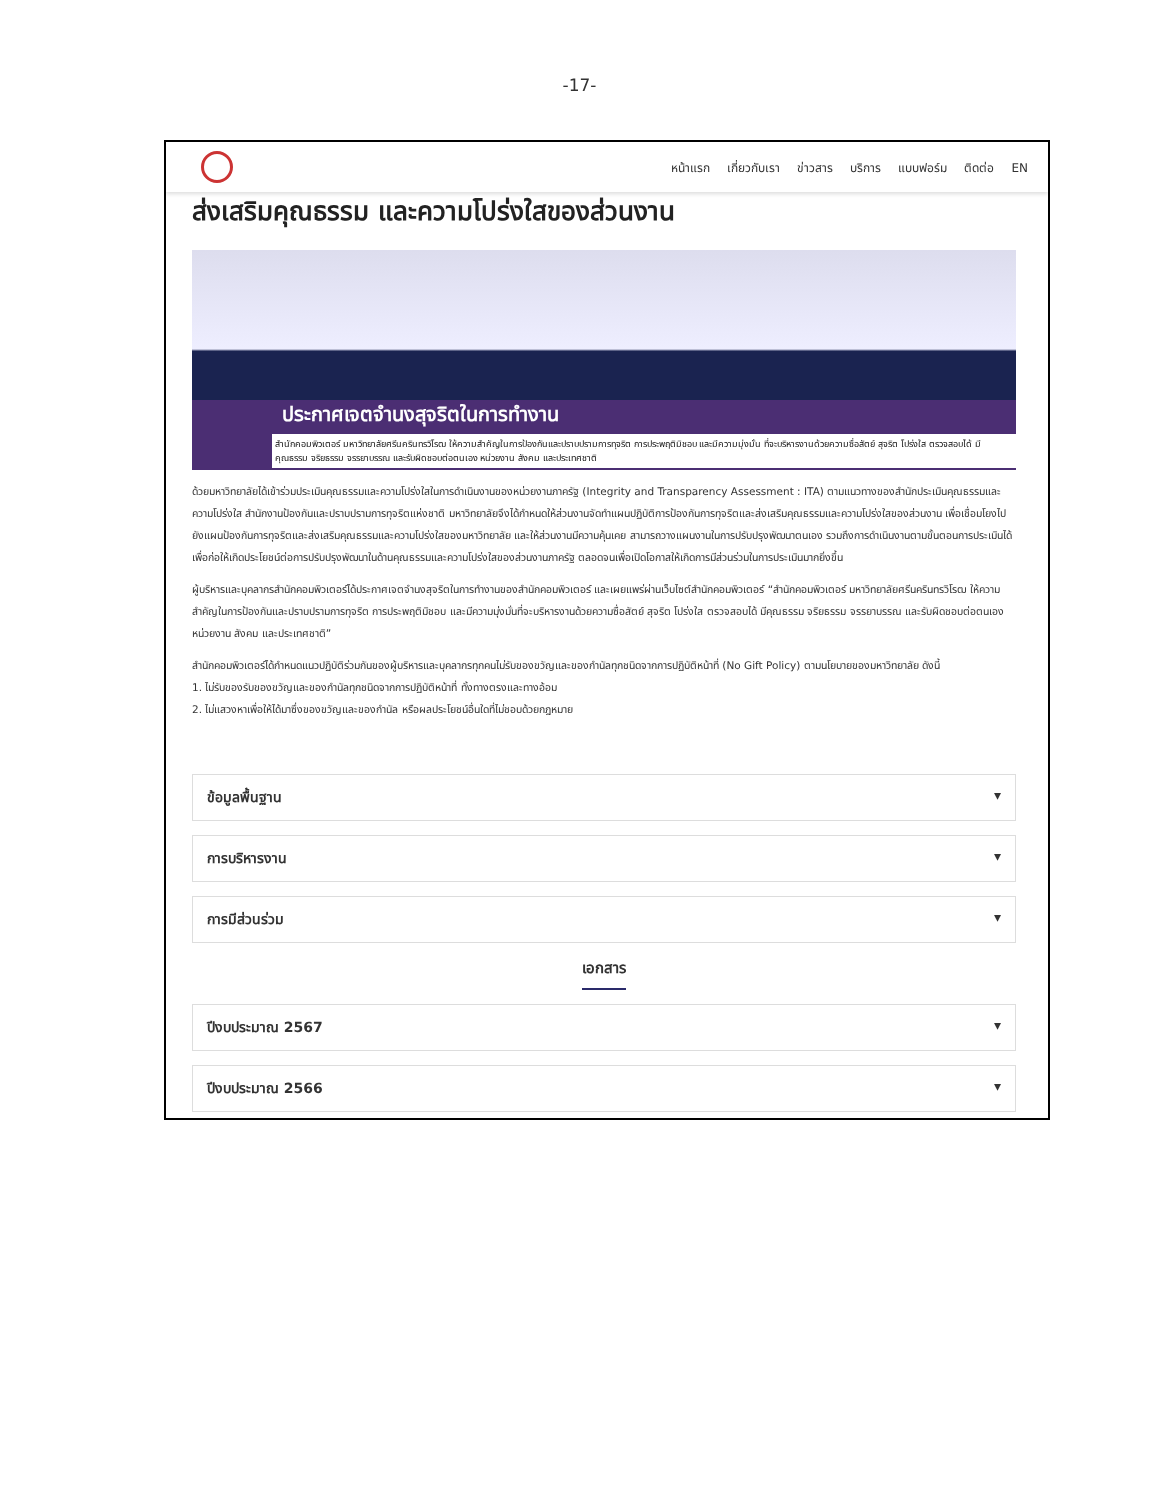-17-
หน้าแรก เกี่ยวกับเรา ข่าวสาร บริการ แบบฟอร์ม ติดต่อ EN
ส่งเสริมคุณธรรม และความโปร่งใสของส่วนงาน
ประกาศเจตจำนงสุจริตในการทำงาน
สำนักคอมพิวเตอร์ มหาวิทยาลัยศรีนครินทรวิโรฒ ให้ความสำคัญในการป้องกันและปราบปรามการทุจริต การประพฤติมิชอบ และมีความมุ่งมั่น ที่จะบริหารงานด้วยความซื่อสัตย์ สุจริต โปร่งใส ตรวจสอบได้ มีคุณธรรม จริยธรรม จรรยาบรรณ และรับผิดชอบต่อตนเอง หน่วยงาน สังคม และประเทศชาติ
ด้วยมหาวิทยาลัยได้เข้าร่วมประเมินคุณธรรมและความโปร่งใสในการดำเนินงานของหน่วยงานภาครัฐ (Integrity and Transparency Assessment : ITA) ตามแนวทางของสำนักประเมินคุณธรรมและความโปร่งใส สำนักงานป้องกันและปราบปรามการทุจริตแห่งชาติ มหาวิทยาลัยจึงได้กำหนดให้ส่วนงานจัดทำแผนปฏิบัติการป้องกันการทุจริตและส่งเสริมคุณธรรมและความโปร่งใสของส่วนงาน เพื่อเชื่อมโยงไปยังแผนป้องกันการทุจริตและส่งเสริมคุณธรรมและความโปร่งใสของมหาวิทยาลัย และให้ส่วนงานมีความคุ้นเคย สามารถวางแผนงานในการปรับปรุงพัฒนาตนเอง รวมถึงการดำเนินงานตามขั้นตอนการประเมินได้ เพื่อก่อให้เกิดประโยชน์ต่อการปรับปรุงพัฒนาในด้านคุณธรรมและความโปร่งใสของส่วนงานภาครัฐ ตลอดจนเพื่อเปิดโอกาสให้เกิดการมีส่วนร่วมในการประเมินมากยิ่งขึ้น
ผู้บริหารและบุคลากรสำนักคอมพิวเตอร์ได้ประกาศเจตจำนงสุจริตในการทำงานของสำนักคอมพิวเตอร์ และเผยแพร่ผ่านเว็บไซต์สำนักคอมพิวเตอร์ “สำนักคอมพิวเตอร์ มหาวิทยาลัยศรีนครินทรวิโรฒ ให้ความสำคัญในการป้องกันและปราบปรามการทุจริต การประพฤติมิชอบ และมีความมุ่งมั่นที่จะบริหารงานด้วยความซื่อสัตย์ สุจริต โปร่งใส ตรวจสอบได้ มีคุณธรรม จริยธรรม จรรยาบรรณ และรับผิดชอบต่อตนเอง หน่วยงาน สังคม และประเทศชาติ”
สำนักคอมพิวเตอร์ได้กำหนดแนวปฏิบัติร่วมกันของผู้บริหารและบุคลากรทุกคนไม่รับของขวัญและของกำนัลทุกชนิดจากการปฏิบัติหน้าที่ (No Gift Policy) ตามนโยบายของมหาวิทยาลัย ดังนี้
1. ไม่รับของรับของขวัญและของกำนัลทุกชนิดจากการปฏิบัติหน้าที่ ทั้งทางตรงและทางอ้อม
2. ไม่แสวงหาเพื่อให้ได้มาซึ่งของขวัญและของกำนัล หรือผลประโยชน์อื่นใดที่ไม่ชอบด้วยกฎหมาย
ข้อมูลพื้นฐาน ▾
การบริหารงาน ▾
การมีส่วนร่วม ▾
เอกสาร
ปีงบประมาณ 2567 ▾
ปีงบประมาณ 2566 ▾